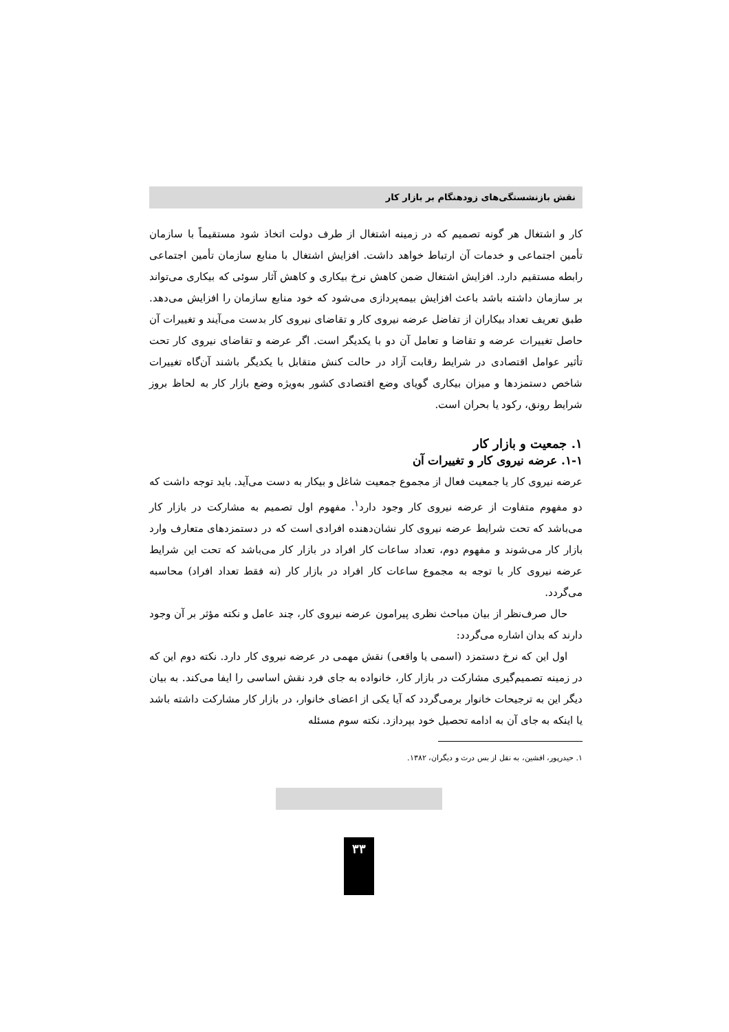نقش بازنشستگی‌های زودهنگام بر بازار کار
کار و اشتغال هر گونه تصمیم که در زمینه اشتغال از طرف دولت اتخاذ شود مستقیماً با سازمان تأمین اجتماعی و خدمات آن ارتباط خواهد داشت. افزایش اشتغال با منابع سازمان تأمین اجتماعی رابطه مستقیم دارد. افزایش اشتغال ضمن کاهش نرخ بیکاری و کاهش آثار سوئی که بیکاری می‌تواند بر سازمان داشته باشد باعث افزایش بیمه‌پردازی می‌شود که خود منابع سازمان را افزایش می‌دهد. طبق تعریف تعداد بیکاران از تفاضل عرضه نیروی کار و تقاضای نیروی کار بدست می‌آیند و تغییرات آن حاصل تغییرات عرضه و تقاضا و تعامل آن دو با یکدیگر است. اگر عرضه و تقاضای نیروی کار تحت تأثیر عوامل اقتصادی در شرایط رقابت آزاد در حالت کنش متقابل با یکدیگر باشند آن‌گاه تغییرات شاخص دستمزدها و میزان بیکاری گویای وضع اقتصادی کشور به‌ویژه وضع بازار کار به لحاظ بروز شرایط رونق، رکود یا بحران است.
۱. جمعیت و بازار کار
۱-۱. عرضه نیروی کار و تغییرات آن
عرضه نیروی کار یا جمعیت فعال از مجموع جمعیت شاغل و بیکار به دست می‌آید. باید توجه داشت که دو مفهوم متفاوت از عرضه نیروی کار وجود دارد<sup>۱</sup>. مفهوم اول تصمیم به مشارکت در بازار کار می‌باشد که تحت شرایط عرضه نیروی کار نشان‌دهنده افرادی است که در دستمزدهای متعارف وارد بازار کار می‌شوند و مفهوم دوم، تعداد ساعات کار افراد در بازار کار می‌باشد که تحت این شرایط عرضه نیروی کار با توجه به مجموع ساعات کار افراد در بازار کار (نه فقط تعداد افراد) محاسبه می‌گردد.
حال صرف‌نظر از بیان مباحث نظری پیرامون عرضه نیروی کار، چند عامل و نکته مؤثر بر آن وجود دارند که بدان اشاره می‌گردد:
اول این که نرخ دستمزد (اسمی یا واقعی) نقش مهمی در عرضه نیروی کار دارد. نکته دوم این که در زمینه تصمیم‌گیری مشارکت در بازار کار، خانواده به جای فرد نقش اساسی را ایفا می‌کند. به بیان دیگر این به ترجیحات خانوار برمی‌گردد که آیا یکی از اعضای خانوار، در بازار کار مشارکت داشته باشد یا اینکه به جای آن به ادامه تحصیل خود بپردازد. نکته سوم مسئله
۱. حیدرپور، افشین، به نقل از بس درث و دیگران، ۱۳۸۲.
۳۳